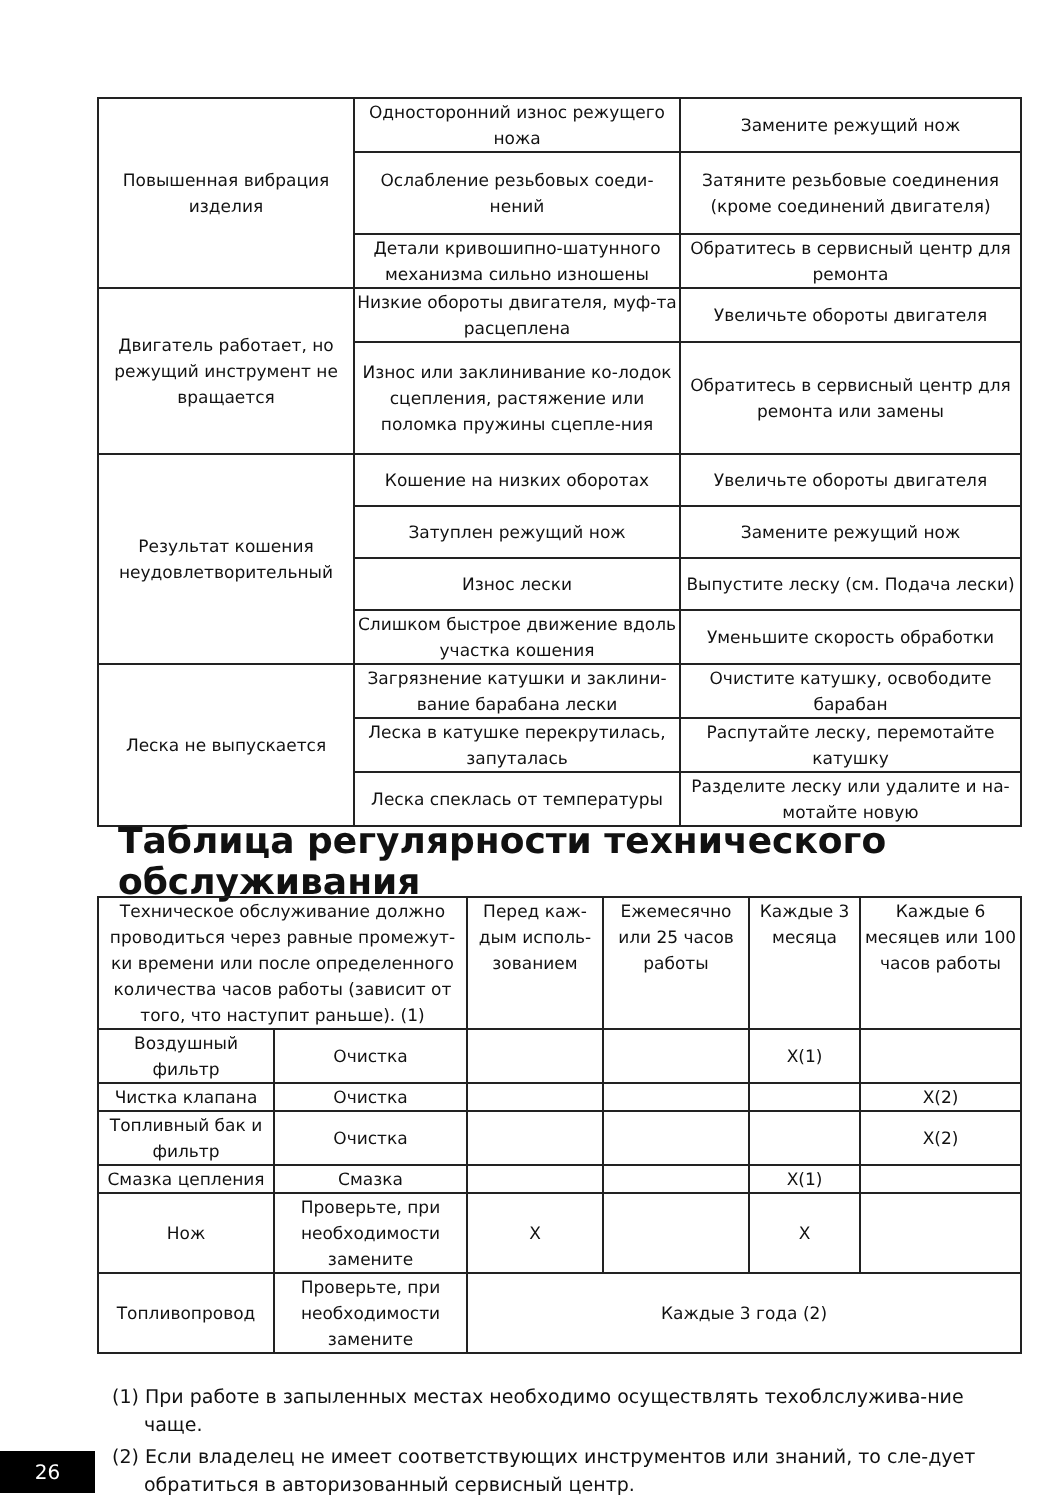| Повышенная вибрация изделия | Односторонний износ режущего ножа | Замените режущий нож |
| | Ослабление резьбовых соеди-нений | Затяните резьбовые соединения (кроме соединений двигателя) |
| | Детали кривошипно-шатунного механизма сильно изношены | Обратитесь в сервисный центр для ремонта |
| Двигатель работает, но режущий инструмент не вращается | Низкие обороты двигателя, муф-та расцеплена | Увеличьте обороты двигателя |
| | Износ или заклинивание ко-лодок сцепления, растяжение или поломка пружины сцепле-ния | Обратитесь в сервисный центр для ремонта или замены |
| Результат кошения неудовлетворительный | Кошение на низких оборотах | Увеличьте обороты двигателя |
| | Затуплен режущий нож | Замените режущий нож |
| | Износ лески | Выпустите леску (см. Подача лески) |
| | Слишком быстрое движение вдоль участка кошения | Уменьшите скорость обработки |
| Леска не выпускается | Загрязнение катушки и заклини-вание барабана лески | Очистите катушку, освободите барабан |
| | Леска в катушке перекрутилась, запуталась | Распутайте леску, перемотайте катушку |
| | Леска спеклась от температуры | Разделите леску или удалите и на-мотайте новую |
Таблица регулярности технического обслуживания
| Техническое обслуживание должно проводиться через равные промежут-ки времени или после определенного количества часов работы (зависит от того, что наступит раньше). (1) | | Перед каж-дым исполь-зованием | Ежемесячно или 25 часов работы | Каждые 3 месяца | Каждые 6 месяцев или 100 часов работы |
| Воздушный фильтр | Очистка | | | X(1) | |
| Чистка клапана | Очистка | | | | X(2) |
| Топливный бак и фильтр | Очистка | | | | X(2) |
| Смазка цепления | Смазка | | | X(1) | |
| Нож | Проверьте, при необходимости замените | X | | X | |
| Топливопровод | Проверьте, при необходимости замените | Каждые 3 года (2) | | | |
(1) При работе в запыленных местах необходимо осуществлять техоблслужива-ние чаще.
(2) Если владелец не имеет соответствующих инструментов или знаний, то сле-дует обратиться в авторизованный сервисный центр.
26